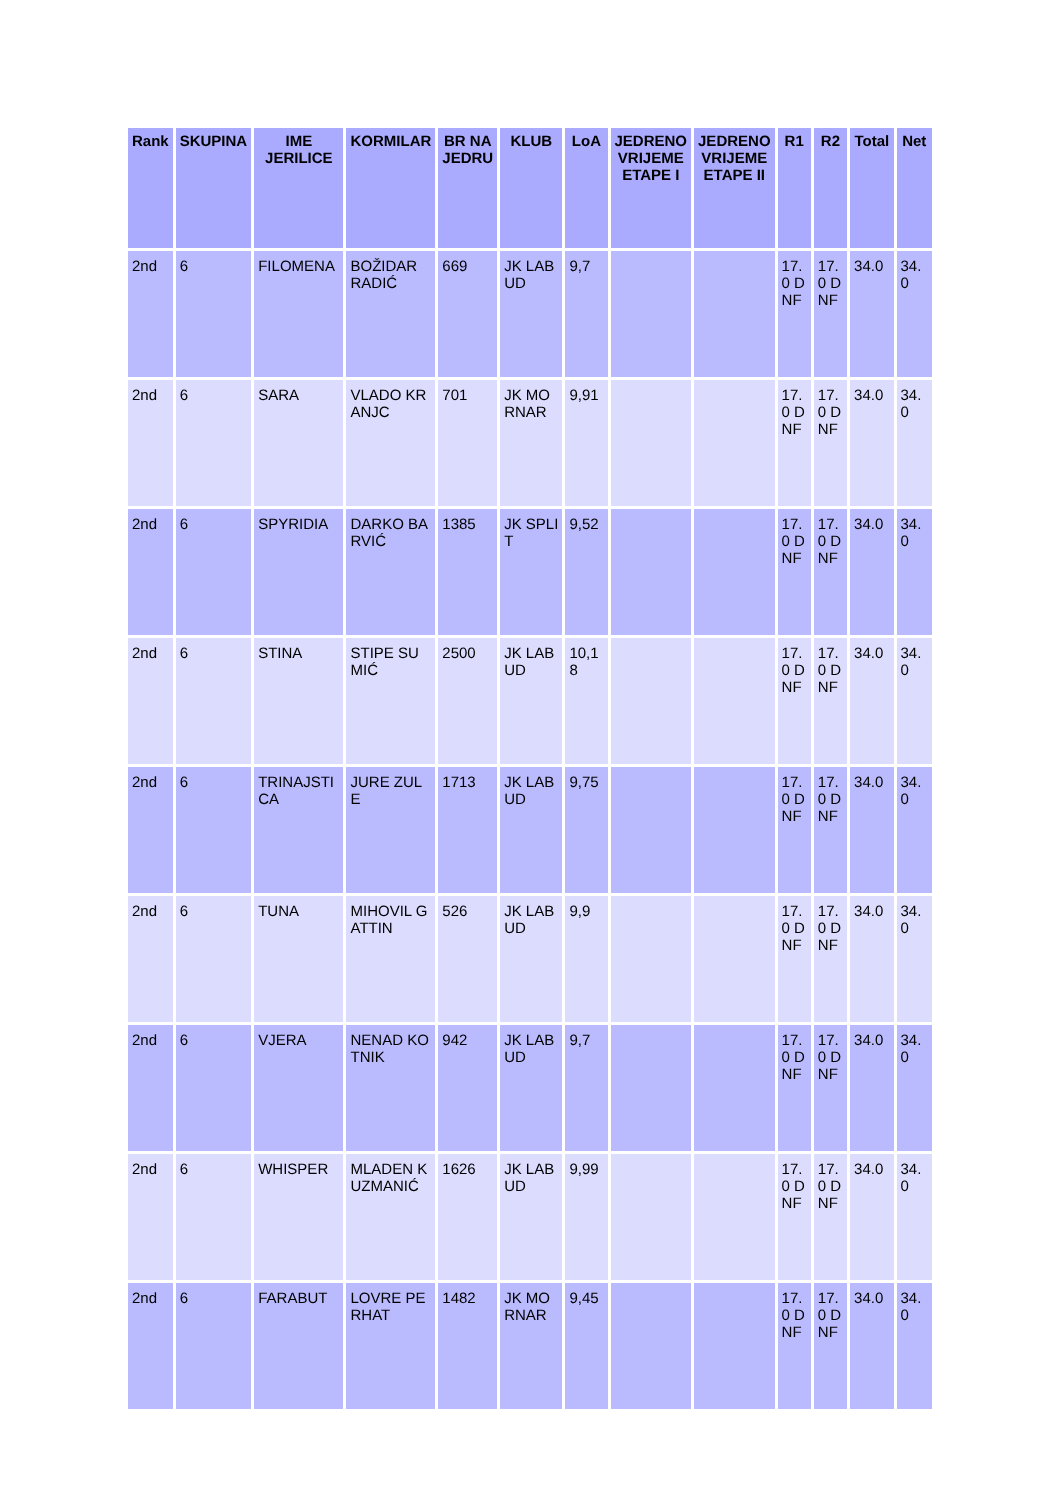| Rank | SKUPINA | IME JERILICE | KORMILAR | BR NA JEDRU | KLUB | LoA | JEDRENO VRIJEME ETAPE I | JEDRENO VRIJEME ETAPE II | R1 | R2 | Total | Net |
| --- | --- | --- | --- | --- | --- | --- | --- | --- | --- | --- | --- | --- |
| 2nd | 6 | FILOMENA | BOŽIDAR RADIĆ | 669 | JK LABUD | 9,7 | | | 17.0 DNF | 17.0 DNF | 34.0 | 34.0 |
| 2nd | 6 | SARA | VLADO KRANJC | 701 | JK MORNAR | 9,91 | | | 17.0 DNF | 17.0 DNF | 34.0 | 34.0 |
| 2nd | 6 | SPYRIDIA | DARKO BARVIĆ | 1385 | JK SPLIT | 9,52 | | | 17.0 DNF | 17.0 DNF | 34.0 | 34.0 |
| 2nd | 6 | STINA | STIPE SUMIĆ | 2500 | JK LABUD | 10,18 | | | 17.0 DNF | 17.0 DNF | 34.0 | 34.0 |
| 2nd | 6 | TRINAJSTICA | JURE ZULE | 1713 | JK LABUD | 9,75 | | | 17.0 DNF | 17.0 DNF | 34.0 | 34.0 |
| 2nd | 6 | TUNA | MIHOVIL GATTIN | 526 | JK LABUD | 9,9 | | | 17.0 DNF | 17.0 DNF | 34.0 | 34.0 |
| 2nd | 6 | VJERA | NENAD KOTNIK | 942 | JK LABUD | 9,7 | | | 17.0 DNF | 17.0 DNF | 34.0 | 34.0 |
| 2nd | 6 | WHISPER | MLADEN KUZMANIĆ | 1626 | JK LABUD | 9,99 | | | 17.0 DNF | 17.0 DNF | 34.0 | 34.0 |
| 2nd | 6 | FARABUT | LOVRE PERHAT | 1482 | JK MORNAR | 9,45 | | | 17.0 DNF | 17.0 DNF | 34.0 | 34.0 |